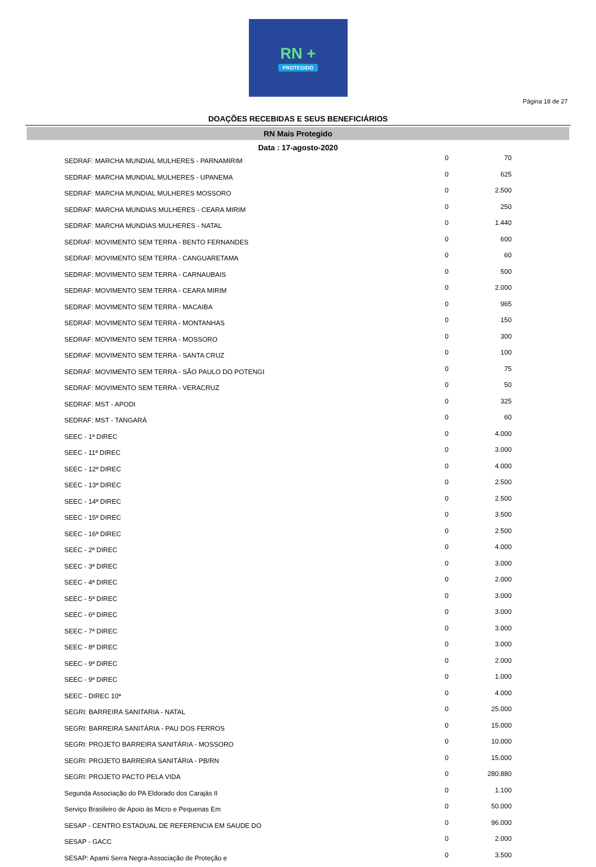RN +
PROTEGIDO
Página 18 de 27
DOAÇÕES RECEBIDAS E SEUS BENEFICIÁRIOS
RN Mais Protegido
Data : 17-agosto-2020
| SEDRAF: MARCHA MUNDIAL MULHERES - PARNAMIRIM | 0 | 70 |
| SEDRAF: MARCHA MUNDIAL MULHERES - UPANEMA | 0 | 625 |
| SEDRAF: MARCHA MUNDIAL MULHERES MOSSORO | 0 | 2.500 |
| SEDRAF: MARCHA MUNDIAS MULHERES - CEARA MIRIM | 0 | 250 |
| SEDRAF: MARCHA MUNDIAS MULHERES - NATAL | 0 | 1.440 |
| SEDRAF: MOVIMENTO SEM TERRA - BENTO FERNANDES | 0 | 600 |
| SEDRAF: MOVIMENTO SEM TERRA - CANGUARETAMA | 0 | 60 |
| SEDRAF: MOVIMENTO SEM TERRA - CARNAUBAIS | 0 | 500 |
| SEDRAF: MOVIMENTO SEM TERRA - CEARA MIRIM | 0 | 2.000 |
| SEDRAF: MOVIMENTO SEM TERRA - MACAIBA | 0 | 965 |
| SEDRAF: MOVIMENTO SEM TERRA - MONTANHAS | 0 | 150 |
| SEDRAF: MOVIMENTO SEM TERRA - MOSSORO | 0 | 300 |
| SEDRAF: MOVIMENTO SEM TERRA - SANTA CRUZ | 0 | 100 |
| SEDRAF: MOVIMENTO SEM TERRA - SÃO PAULO DO POTENGI | 0 | 75 |
| SEDRAF: MOVIMENTO SEM TERRA - VERACRUZ | 0 | 50 |
| SEDRAF: MST - APODI | 0 | 325 |
| SEDRAF: MST - TANGARÁ | 0 | 60 |
| SEEC - 1ª DIREC | 0 | 4.000 |
| SEEC - 11ª DIREC | 0 | 3.000 |
| SEEC - 12ª DIREC | 0 | 4.000 |
| SEEC - 13ª DIREC | 0 | 2.500 |
| SEEC - 14ª DIREC | 0 | 2.500 |
| SEEC - 15ª DIREC | 0 | 3.500 |
| SEEC - 16ª DIREC | 0 | 2.500 |
| SEEC - 2ª DIREC | 0 | 4.000 |
| SEEC - 3ª DIREC | 0 | 3.000 |
| SEEC - 4ª DIREC | 0 | 2.000 |
| SEEC - 5ª DIREC | 0 | 3.000 |
| SEEC - 6ª DIREC | 0 | 3.000 |
| SEEC - 7ª DIREC | 0 | 3.000 |
| SEEC - 8ª DIREC | 0 | 3.000 |
| SEEC - 9ª DIREC | 0 | 2.000 |
| SEEC - 9ª DIREC | 0 | 1.000 |
| SEEC - DIREC 10ª | 0 | 4.000 |
| SEGRI: BARREIRA SANITARIA - NATAL | 0 | 25.000 |
| SEGRI: BARREIRA SANITÁRIA - PAU DOS FERROS | 0 | 15.000 |
| SEGRI: PROJETO BARREIRA SANITÁRIA - MOSSORO | 0 | 10.000 |
| SEGRI: PROJETO BARREIRA SANITÁRIA - PB/RN | 0 | 15.000 |
| SEGRI: PROJETO PACTO PELA VIDA | 0 | 280.880 |
| Segunda Associação do PA Eldorado dos Carajás II | 0 | 1.100 |
| Serviço Brasileiro de Apoio às Micro e Pequenas Em | 0 | 50.000 |
| SESAP - CENTRO ESTADUAL DE REFERENCIA EM SAUDE DO | 0 | 96.000 |
| SESAP - GACC | 0 | 2.000 |
| SESAP: Apami Serra Negra-Associação de Proteção e | 0 | 3.500 |